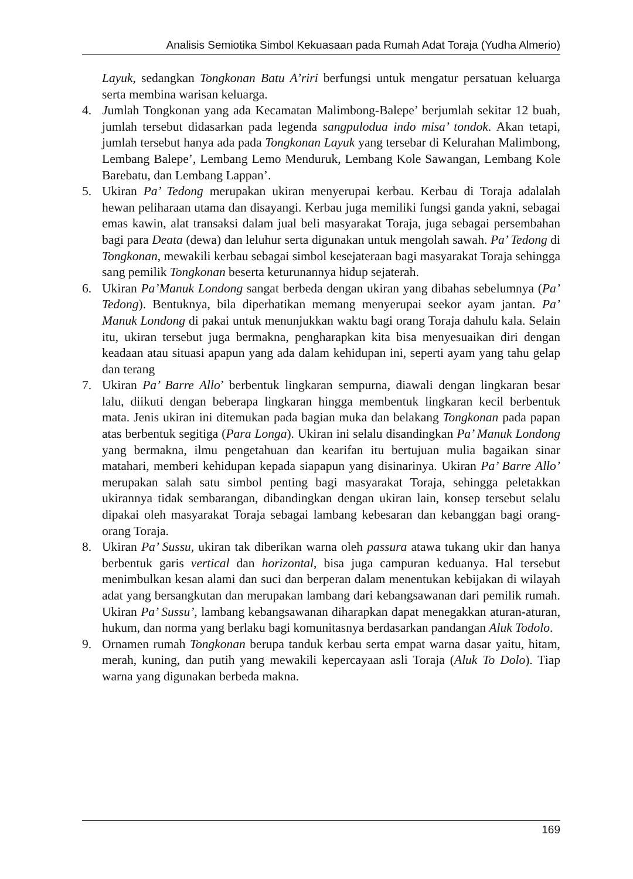Analisis Semiotika Simbol Kekuasaan pada Rumah Adat Toraja (Yudha Almerio)
Layuk, sedangkan Tongkonan Batu A’riri berfungsi untuk mengatur persatuan keluarga serta membina warisan keluarga.
4. Jumlah Tongkonan yang ada Kecamatan Malimbong-Balepe’ berjumlah sekitar 12 buah, jumlah tersebut didasarkan pada legenda sangpulodua indo misa’ tondok. Akan tetapi, jumlah tersebut hanya ada pada Tongkonan Layuk yang tersebar di Kelurahan Malimbong, Lembang Balepe’, Lembang Lemo Menduruk, Lembang Kole Sawangan, Lembang Kole Barebatu, dan Lembang Lappan’.
5. Ukiran Pa’ Tedong merupakan ukiran menyerupai kerbau. Kerbau di Toraja adalalah hewan peliharaan utama dan disayangi. Kerbau juga memiliki fungsi ganda yakni, sebagai emas kawin, alat transaksi dalam jual beli masyarakat Toraja, juga sebagai persembahan bagi para Deata (dewa) dan leluhur serta digunakan untuk mengolah sawah. Pa’ Tedong di Tongkonan, mewakili kerbau sebagai simbol kesejateraan bagi masyarakat Toraja sehingga sang pemilik Tongkonan beserta keturunannya hidup sejaterah.
6. Ukiran Pa’Manuk Londong sangat berbeda dengan ukiran yang dibahas sebelumnya (Pa’ Tedong). Bentuknya, bila diperhatikan memang menyerupai seekor ayam jantan. Pa’ Manuk Londong di pakai untuk menunjukkan waktu bagi orang Toraja dahulu kala. Selain itu, ukiran tersebut juga bermakna, pengharapkan kita bisa menyesuaikan diri dengan keadaan atau situasi apapun yang ada dalam kehidupan ini, seperti ayam yang tahu gelap dan terang
7. Ukiran Pa’ Barre Allo’ berbentuk lingkaran sempurna, diawali dengan lingkaran besar lalu, diikuti dengan beberapa lingkaran hingga membentuk lingkaran kecil berbentuk mata. Jenis ukiran ini ditemukan pada bagian muka dan belakang Tongkonan pada papan atas berbentuk segitiga (Para Longa). Ukiran ini selalu disandingkan Pa’ Manuk Londong yang bermakna, ilmu pengetahuan dan kearifan itu bertujuan mulia bagaikan sinar matahari, memberi kehidupan kepada siapapun yang disinarinya. Ukiran Pa’ Barre Allo’ merupakan salah satu simbol penting bagi masyarakat Toraja, sehingga peletakkan ukirannya tidak sembarangan, dibandingkan dengan ukiran lain, konsep tersebut selalu dipakai oleh masyarakat Toraja sebagai lambang kebesaran dan kebanggan bagi orang-orang Toraja.
8. Ukiran Pa’ Sussu, ukiran tak diberikan warna oleh passura atawa tukang ukir dan hanya berbentuk garis vertical dan horizontal, bisa juga campuran keduanya. Hal tersebut menimbulkan kesan alami dan suci dan berperan dalam menentukan kebijakan di wilayah adat yang bersangkutan dan merupakan lambang dari kebangsawanan dari pemilik rumah. Ukiran Pa’ Sussu’, lambang kebangsawanan diharapkan dapat menegakkan aturan-aturan, hukum, dan norma yang berlaku bagi komunitasnya berdasarkan pandangan Aluk Todolo.
9. Ornamen rumah Tongkonan berupa tanduk kerbau serta empat warna dasar yaitu, hitam, merah, kuning, dan putih yang mewakili kepercayaan asli Toraja (Aluk To Dolo). Tiap warna yang digunakan berbeda makna.
169